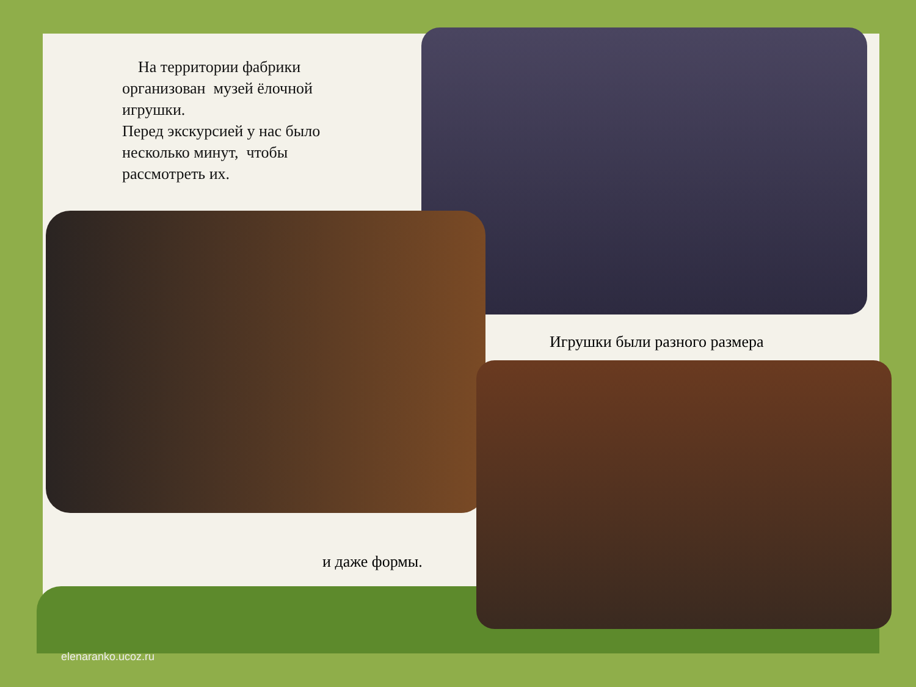На территории фабрики организован музей ёлочной игрушки.
Перед экскурсией у нас было несколько минут, чтобы рассмотреть их.
Игрушки были разного размера
и даже формы.
elenaranko.ucoz.ru